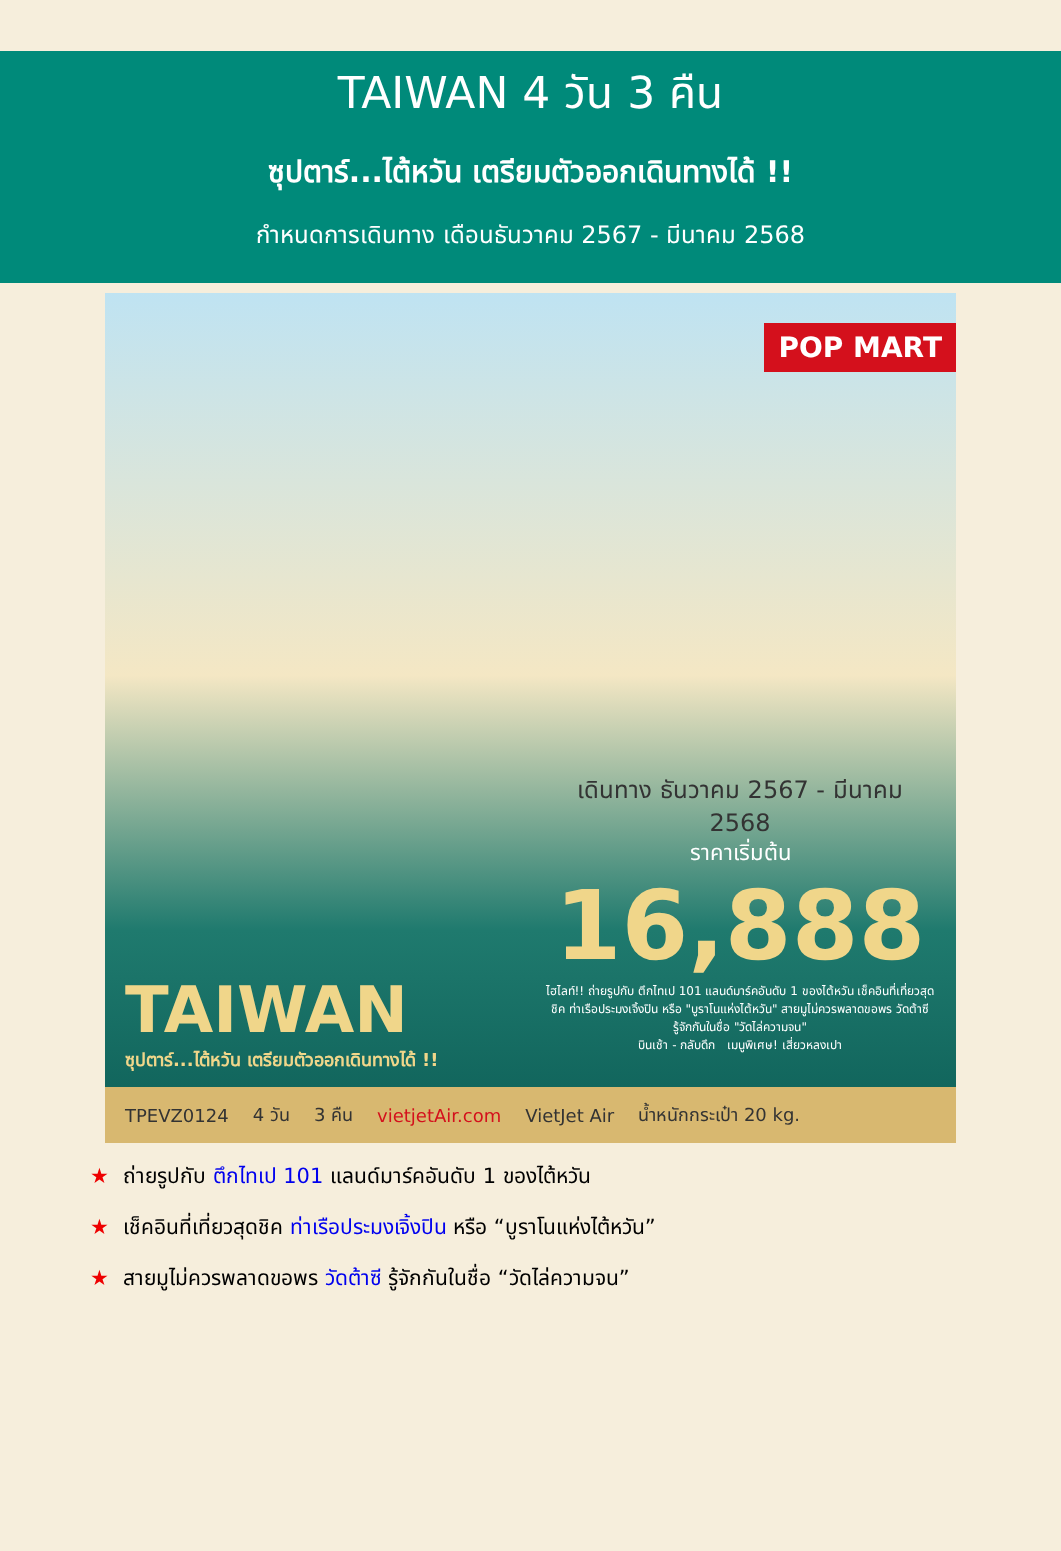TAIWAN 4 วัน 3 คืน
ซุปตาร์...ไต้หวัน เตรียมตัวออกเดินทางได้ !!
กำหนดการเดินทาง เดือนธันวาคม 2567 - มีนาคม 2568
POP MART
เดินทาง ธันวาคม 2567 - มีนาคม 2568
ราคาเริ่มต้น
16,888
ไฮไลท์!! ถ่ายรูปกับ ตึกไทเป 101 แลนด์มาร์คอันดับ 1 ของไต้หวัน เช็คอินที่เที่ยวสุดชิค ท่าเรือประมงเจิ้งปิน หรือ "บูราโนแห่งไต้หวัน" สายมูไม่ควรพลาดขอพร วัดต้าซี รู้จักกันในชื่อ "วัดไล่ความจน"
บินเช้า - กลับดึก เมนูพิเศษ! เสี่ยวหลงเปา
TAIWAN
ซุปตาร์...ไต้หวัน เตรียมตัวออกเดินทางได้ !!
TPEVZ0124 4 วัน 3 คืน vietjetAir.com VietJet Air น้ำหนักกระเป๋า 20 kg.
★ ถ่ายรูปกับ ตึกไทเป 101 แลนด์มาร์คอันดับ 1 ของไต้หวัน
★ เช็คอินที่เที่ยวสุดชิค ท่าเรือประมงเจิ้งปิน หรือ “บูราโนแห่งไต้หวัน”
★ สายมูไม่ควรพลาดขอพร วัดต้าซี รู้จักกันในชื่อ “วัดไล่ความจน”